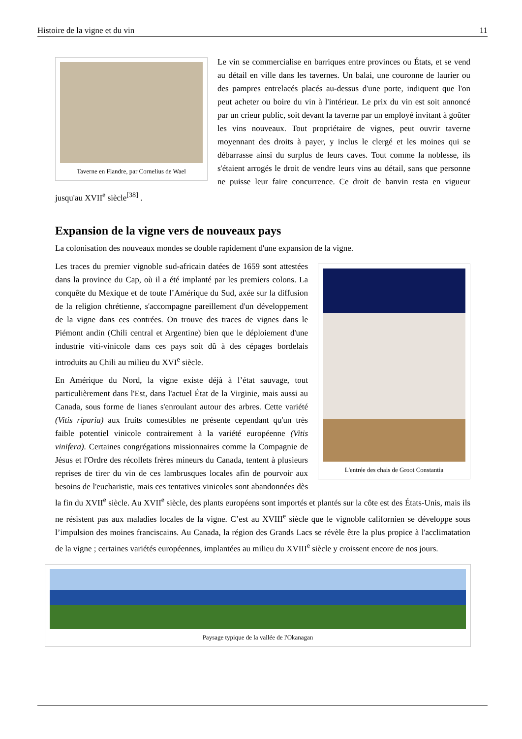Histoire de la vigne et du vin 11
Taverne en Flandre, par Cornelius de Wael
Le vin se commercialise en barriques entre provinces ou États, et se vend au détail en ville dans les tavernes. Un balai, une couronne de laurier ou des pampres entrelacés placés au-dessus d'une porte, indiquent que l'on peut acheter ou boire du vin à l'intérieur. Le prix du vin est soit annoncé par un crieur public, soit devant la taverne par un employé invitant à goûter les vins nouveaux. Tout propriétaire de vignes, peut ouvrir taverne moyennant des droits à payer, y inclus le clergé et les moines qui se débarrasse ainsi du surplus de leurs caves. Tout comme la noblesse, ils s'étaient arrogés le droit de vendre leurs vins au détail, sans que personne ne puisse leur faire concurrence. Ce droit de banvin resta en vigueur jusqu'au XVII<sup>e</sup> siècle<sup>[38]</sup> .
Expansion de la vigne vers de nouveaux pays
La colonisation des nouveaux mondes se double rapidement d'une expansion de la vigne.
L'entrée des chais de Groot Constantia
Les traces du premier vignoble sud-africain datées de 1659 sont attestées dans la province du Cap, où il a été implanté par les premiers colons. La conquête du Mexique et de toute l’Amérique du Sud, axée sur la diffusion de la religion chrétienne, s'accompagne pareillement d'un développement de la vigne dans ces contrées. On trouve des traces de vignes dans le Piémont andin (Chili central et Argentine) bien que le déploiement d'une industrie viti-vinicole dans ces pays soit dû à des cépages bordelais introduits au Chili au milieu du XVI<sup>e</sup> siècle.
En Amérique du Nord, la vigne existe déjà à l’état sauvage, tout particulièrement dans l'Est, dans l'actuel État de la Virginie, mais aussi au Canada, sous forme de lianes s'enroulant autour des arbres. Cette variété (Vitis riparia) aux fruits comestibles ne présente cependant qu'un très faible potentiel vinicole contrairement à la variété européenne (Vitis vinifera). Certaines congrégations missionnaires comme la Compagnie de Jésus et l'Ordre des récollets frères mineurs du Canada, tentent à plusieurs reprises de tirer du vin de ces lambrusques locales afin de pourvoir aux besoins de l'eucharistie, mais ces tentatives vinicoles sont abandonnées dès la fin du XVII<sup>e</sup> siècle. Au XVII<sup>e</sup> siècle, des plants européens sont importés et plantés sur la côte est des États-Unis, mais ils ne résistent pas aux maladies locales de la vigne. C’est au XVIII<sup>e</sup> siècle que le vignoble californien se développe sous l’impulsion des moines franciscains. Au Canada, la région des Grands Lacs se révèle être la plus propice à l'acclimatation de la vigne ; certaines variétés européennes, implantées au milieu du XVIII<sup>e</sup> siècle y croissent encore de nos jours.
Paysage typique de la vallée de l'Okanagan